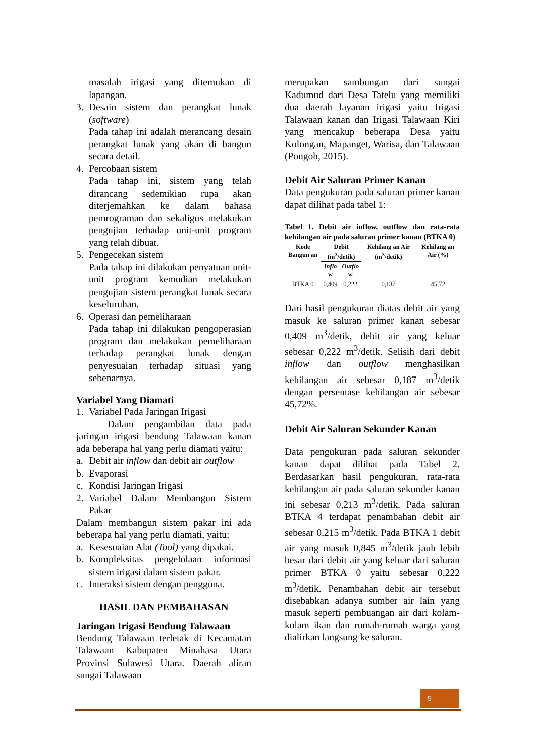masalah irigasi yang ditemukan di lapangan.
3. Desain sistem dan perangkat lunak (software)
Pada tahap ini adalah merancang desain perangkat lunak yang akan di bangun secara detail.
4. Percobaan sistem
Pada tahap ini, sistem yang telah dirancang sedemikian rupa akan diterjemahkan ke dalam bahasa pemrograman dan sekaligus melakukan pengujian terhadap unit-unit program yang telah dibuat.
5. Pengecekan sistem
Pada tahap ini dilakukan penyatuan unit-unit program kemudian melakukan pengujian sistem perangkat lunak secara keseluruhan.
6. Operasi dan pemeliharaan
Pada tahap ini dilakukan pengoperasian program dan melakukan pemeliharaan terhadap perangkat lunak dengan penyesuaian terhadap situasi yang sebenarnya.
Variabel Yang Diamati
1. Variabel Pada Jaringan Irigasi
Dalam pengambilan data pada jaringan irigasi bendung Talawaan kanan ada beberapa hal yang perlu diamati yaitu:
a. Debit air inflow dan debit air outflow
b. Evaporasi
c. Kondisi Jaringan Irigasi
2. Variabel Dalam Membangun Sistem Pakar
Dalam membangun sistem pakar ini ada beberapa hal yang perlu diamati, yaitu:
a. Kesesuaian Alat (Tool) yang dipakai.
b. Kompleksitas pengelolaan informasi sistem irigasi dalam sistem pakar.
c. Interaksi sistem dengan pengguna.
HASIL DAN PEMBAHASAN
Jaringan Irigasi Bendung Talawaan
Bendung Talawaan terletak di Kecamatan Talawaan Kabupaten Minahasa Utara Provinsi Sulawesi Utara. Daerah aliran sungai Talawaan
merupakan sambungan dari sungai Kadumud dari Desa Tatelu yang memiliki dua daerah layanan irigasi yaitu Irigasi Talawaan kanan dan Irigasi Talawaan Kiri yang mencakup beberapa Desa yaitu Kolongan, Mapanget, Warisa, dan Talawaan (Pongoh, 2015).
Debit Air Saluran Primer Kanan
Data pengukuran pada saluran primer kanan dapat dilihat pada tabel 1:
Tabel 1. Debit air inflow, outflow dan rata-rata kehilangan air pada saluran primer kanan (BTKA 0)
| Kode Bangun an | Debit (m<sup>3</sup>/detik) | | Kehilang an Air (m<sup>3</sup>/detik) | Kehilang an Air (%) |
| --- | --- | --- | --- | --- |
| | Inflo w | Outflo w | | |
| BTKA 0 | 0,409 | 0,222 | 0,187 | 45,72 |
Dari hasil pengukuran diatas debit air yang masuk ke saluran primer kanan sebesar 0,409 m<sup>3</sup>/detik, debit air yang keluar sebesar 0,222 m<sup>3</sup>/detik. Selisih dari debit inflow dan outflow menghasilkan kehilangan air sebesar 0,187 m<sup>3</sup>/detik dengan persentase kehilangan air sebesar 45,72%.
Debit Air Saluran Sekunder Kanan
Data pengukuran pada saluran sekunder kanan dapat dilihat pada Tabel 2. Berdasarkan hasil pengukuran, rata-rata kehilangan air pada saluran sekunder kanan ini sebesar 0,213 m<sup>3</sup>/detik. Pada saluran BTKA 4 terdapat penambahan debit air sebesar 0,215 m<sup>3</sup>/detik. Pada BTKA 1 debit air yang masuk 0,845 m<sup>3</sup>/detik jauh lebih besar dari debit air yang keluar dari saluran primer BTKA 0 yaitu sebesar 0,222 m<sup>3</sup>/detik. Penambahan debit air tersebut disebabkan adanya sumber air lain yang masuk seperti pembuangan air dari kolam-kolam ikan dan rumah-rumah warga yang dialirkan langsung ke saluran.
5